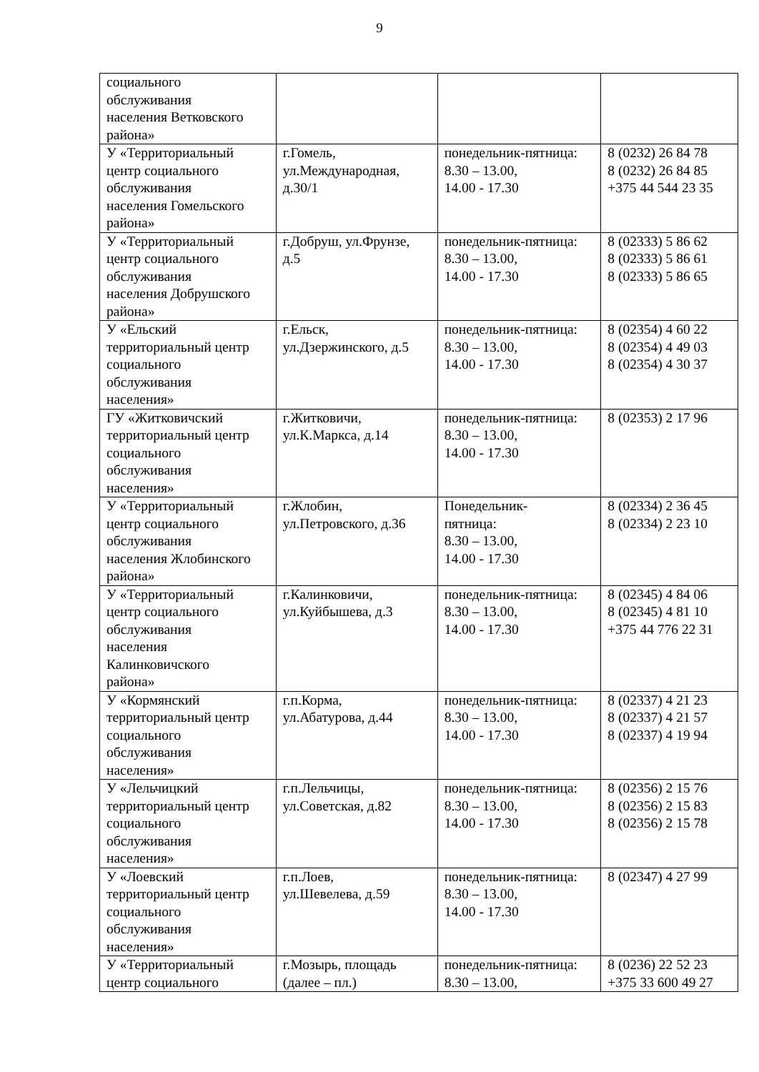9
| социального обслуживания населения Ветковского района» | | | |
| У «Территориальный центр социального обслуживания населения Гомельского района» | г.Гомель, ул.Международная, д.30/1 | понедельник-пятница: 8.30 – 13.00, 14.00 - 17.30 | 8 (0232) 26 84 78 8 (0232) 26 84 85 +375 44 544 23 35 |
| У «Территориальный центр социального обслуживания населения Добрушского района» | г.Добруш, ул.Фрунзе, д.5 | понедельник-пятница: 8.30 – 13.00, 14.00 - 17.30 | 8 (02333) 5 86 62 8 (02333) 5 86 61 8 (02333) 5 86 65 |
| У «Ельский территориальный центр социального обслуживания населения» | г.Ельск, ул.Дзержинского, д.5 | понедельник-пятница: 8.30 – 13.00, 14.00 - 17.30 | 8 (02354) 4 60 22 8 (02354) 4 49 03 8 (02354) 4 30 37 |
| ГУ «Житковичский территориальный центр социального обслуживания населения» | г.Житковичи, ул.К.Маркса, д.14 | понедельник-пятница: 8.30 – 13.00, 14.00 - 17.30 | 8 (02353) 2 17 96 |
| У «Территориальный центр социального обслуживания населения Жлобинского района» | г.Жлобин, ул.Петровского, д.36 | Понедельник- пятница: 8.30 – 13.00, 14.00 - 17.30 | 8 (02334) 2 36 45 8 (02334) 2 23 10 |
| У «Территориальный центр социального обслуживания населения Калинковичского района» | г.Калинковичи, ул.Куйбышева, д.3 | понедельник-пятница: 8.30 – 13.00, 14.00 - 17.30 | 8 (02345) 4 84 06 8 (02345) 4 81 10 +375 44 776 22 31 |
| У «Кормянский территориальный центр социального обслуживания населения» | г.п.Корма, ул.Абатурова, д.44 | понедельник-пятница: 8.30 – 13.00, 14.00 - 17.30 | 8 (02337) 4 21 23 8 (02337) 4 21 57 8 (02337) 4 19 94 |
| У «Лельчицкий территориальный центр социального обслуживания населения» | г.п.Лельчицы, ул.Советская, д.82 | понедельник-пятница: 8.30 – 13.00, 14.00 - 17.30 | 8 (02356) 2 15 76 8 (02356) 2 15 83 8 (02356) 2 15 78 |
| У «Лоевский территориальный центр социального обслуживания населения» | г.п.Лоев, ул.Шевелева, д.59 | понедельник-пятница: 8.30 – 13.00, 14.00 - 17.30 | 8 (02347) 4 27 99 |
| У «Территориальный центр социального | г.Мозырь, площадь (далее – пл.) | понедельник-пятница: 8.30 – 13.00, | 8 (0236) 22 52 23 +375 33 600 49 27 |